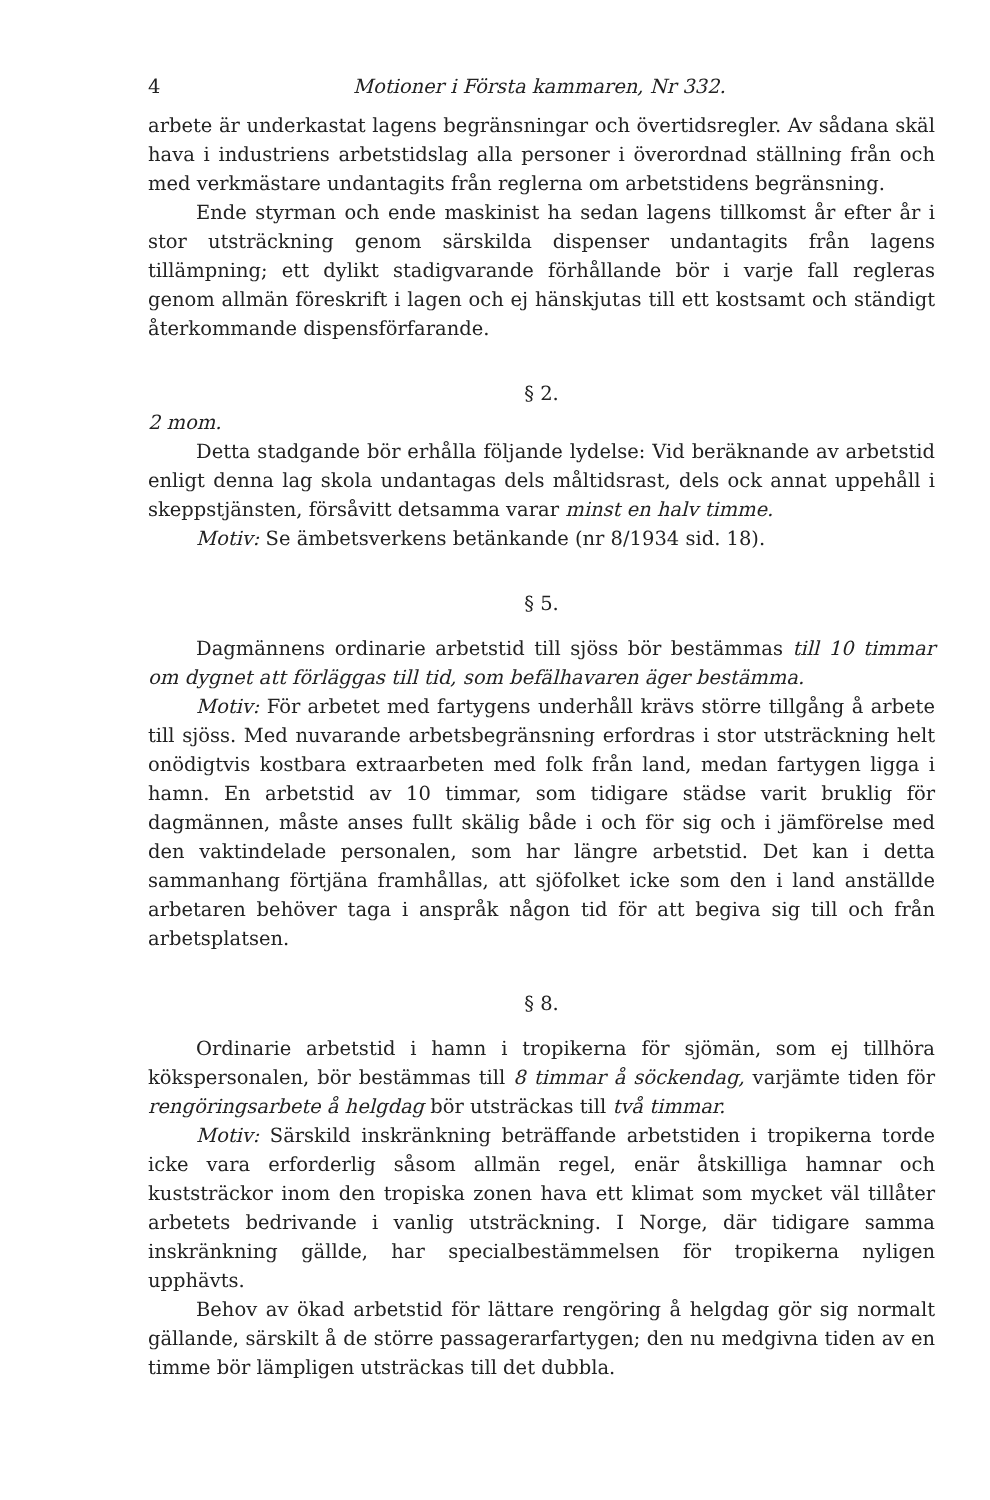4 Motioner i Första kammaren, Nr 332.
arbete är underkastat lagens begränsningar och övertidsregler. Av sådana skäl hava i industriens arbetstidslag alla personer i överordnad ställning från och med verkmästare undantagits från reglerna om arbetstidens begränsning.
Ende styrman och ende maskinist ha sedan lagens tillkomst år efter år i stor utsträckning genom särskilda dispenser undantagits från lagens tillämpning; ett dylikt stadigvarande förhållande bör i varje fall regleras genom allmän föreskrift i lagen och ej hänskjutas till ett kostsamt och ständigt återkommande dispensförfarande.
§ 2.
2 mom.
Detta stadgande bör erhålla följande lydelse: Vid beräknande av arbetstid enligt denna lag skola undantagas dels måltidsrast, dels ock annat uppehåll i skeppstjänsten, försåvitt detsamma varar minst en halv timme.
Motiv: Se ämbetsverkens betänkande (nr 8/1934 sid. 18).
§ 5.
Dagmännens ordinarie arbetstid till sjöss bör bestämmas till 10 timmar om dygnet att förläggas till tid, som befälhavaren äger bestämma.
Motiv: För arbetet med fartygens underhåll krävs större tillgång å arbete till sjöss. Med nuvarande arbetsbegränsning erfordras i stor utsträckning helt onödigtvis kostbara extraarbeten med folk från land, medan fartygen ligga i hamn. En arbetstid av 10 timmar, som tidigare städse varit bruklig för dagmännen, måste anses fullt skälig både i och för sig och i jämförelse med den vaktindelade personalen, som har längre arbetstid. Det kan i detta sammanhang förtjäna framhållas, att sjöfolket icke som den i land anställde arbetaren behöver taga i anspråk någon tid för att begiva sig till och från arbetsplatsen.
§ 8.
Ordinarie arbetstid i hamn i tropikerna för sjömän, som ej tillhöra kökspersonalen, bör bestämmas till 8 timmar å söckendag, varjämte tiden för rengöringsarbete å helgdag bör utsträckas till två timmar.
Motiv: Särskild inskränkning beträffande arbetstiden i tropikerna torde icke vara erforderlig såsom allmän regel, enär åtskilliga hamnar och kuststräckor inom den tropiska zonen hava ett klimat som mycket väl tillåter arbetets bedrivande i vanlig utsträckning. I Norge, där tidigare samma inskränkning gällde, har specialbestämmelsen för tropikerna nyligen upphävts.
Behov av ökad arbetstid för lättare rengöring å helgdag gör sig normalt gällande, särskilt å de större passagerarfartygen; den nu medgivna tiden av en timme bör lämpligen utsträckas till det dubbla.